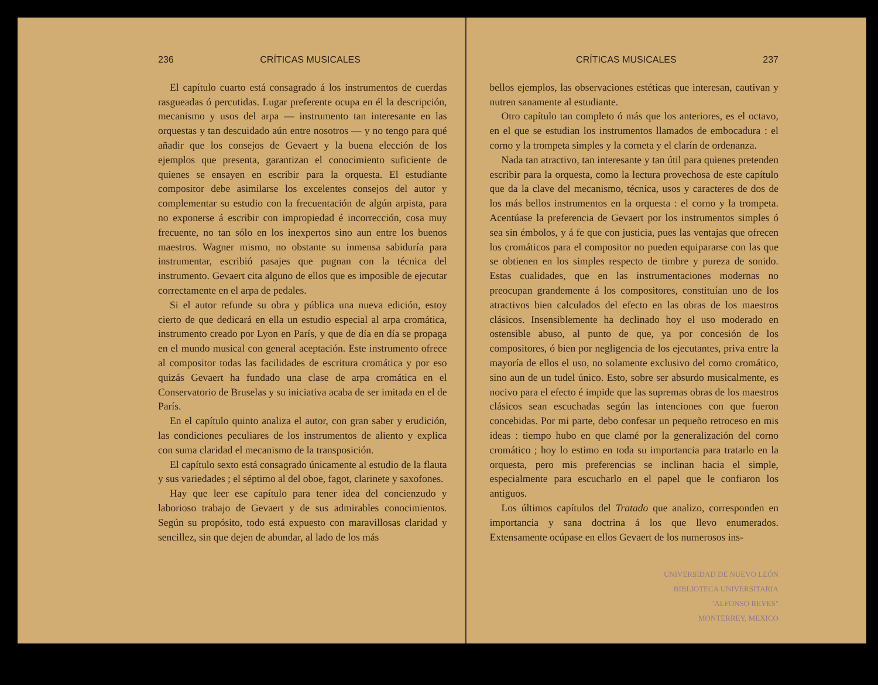236 CRÍTICAS MUSICALES
El capítulo cuarto está consagrado á los instrumentos de cuerdas rasgueadas ó percutidas. Lugar preferente ocupa en él la descripción, mecanismo y usos del arpa — instrumento tan interesante en las orquestas y tan descuidado aún entre nosotros — y no tengo para qué añadir que los consejos de Gevaert y la buena elección de los ejemplos que presenta, garantizan el conocimiento suficiente de quienes se ensayen en escribir para la orquesta. El estudiante compositor debe asimilarse los excelentes consejos del autor y complementar su estudio con la frecuentación de algún arpista, para no exponerse á escribir con impropiedad é incorrección, cosa muy frecuente, no tan sólo en los inexpertos sino aun entre los buenos maestros. Wagner mismo, no obstante su inmensa sabiduría para instrumentar, escribió pasajes que pugnan con la técnica del instrumento. Gevaert cita alguno de ellos que es imposible de ejecutar correctamente en el arpa de pedales.
Si el autor refunde su obra y pública una nueva edición, estoy cierto de que dedicará en ella un estudio especial al arpa cromática, instrumento creado por Lyon en París, y que de día en día se propaga en el mundo musical con general aceptación. Este instrumento ofrece al compositor todas las facilidades de escritura cromática y por eso quizás Gevaert ha fundado una clase de arpa cromática en el Conservatorio de Bruselas y su iniciativa acaba de ser imitada en el de París.
En el capítulo quinto analiza el autor, con gran saber y erudición, las condiciones peculiares de los instrumentos de aliento y explica con suma claridad el mecanismo de la transposición.
El capítulo sexto está consagrado únicamente al estudio de la flauta y sus variedades ; el séptimo al del oboe, fagot, clarinete y saxofones.
Hay que leer ese capítulo para tener idea del concienzudo y laborioso trabajo de Gevaert y de sus admirables conocimientos. Según su propósito, todo está expuesto con maravillosas claridad y sencillez, sin que dejen de abundar, al lado de los más
CRÍTICAS MUSICALES 237
bellos ejemplos, las observaciones estéticas que interesan, cautivan y nutren sanamente al estudiante.
Otro capítulo tan completo ó más que los anteriores, es el octavo, en el que se estudian los instrumentos llamados de embocadura : el corno y la trompeta simples y la corneta y el clarín de ordenanza.
Nada tan atractivo, tan interesante y tan útil para quienes pretenden escribir para la orquesta, como la lectura provechosa de este capítulo que da la clave del mecanismo, técnica, usos y caracteres de dos de los más bellos instrumentos en la orquesta : el corno y la trompeta. Acentúase la preferencia de Gevaert por los instrumentos simples ó sea sin émbolos, y á fe que con justicia, pues las ventajas que ofrecen los cromáticos para el compositor no pueden equipararse con las que se obtienen en los simples respecto de timbre y pureza de sonido. Estas cualidades, que en las instrumentaciones modernas no preocupan grandemente á los compositores, constituían uno de los atractivos bien calculados del efecto en las obras de los maestros clásicos. Insensiblemente ha declinado hoy el uso moderado en ostensible abuso, al punto de que, ya por concesión de los compositores, ó bien por negligencia de los ejecutantes, priva entre la mayoría de ellos el uso, no solamente exclusivo del corno cromático, sino aun de un tudel único. Esto, sobre ser absurdo musicalmente, es nocivo para el efecto é impide que las supremas obras de los maestros clásicos sean escuchadas según las intenciones con que fueron concebidas. Por mi parte, debo confesar un pequeño retroceso en mis ideas : tiempo hubo en que clamé por la generalización del corno cromático ; hoy lo estimo en toda su importancia para tratarlo en la orquesta, pero mis preferencias se inclinan hacia el simple, especialmente para escucharlo en el papel que le confiaron los antiguos.
Los últimos capítulos del Tratado que analizo, corresponden en importancia y sana doctrina á los que llevo enumerados. Extensamente ocúpase en ellos Gevaert de los numerosos ins-
UNIVERSIDAD DE NUEVO LEÓN
BIBLIOTECA UNIVERSITARIA
"ALFONSO REYES"
MONTERREY, MEXICO